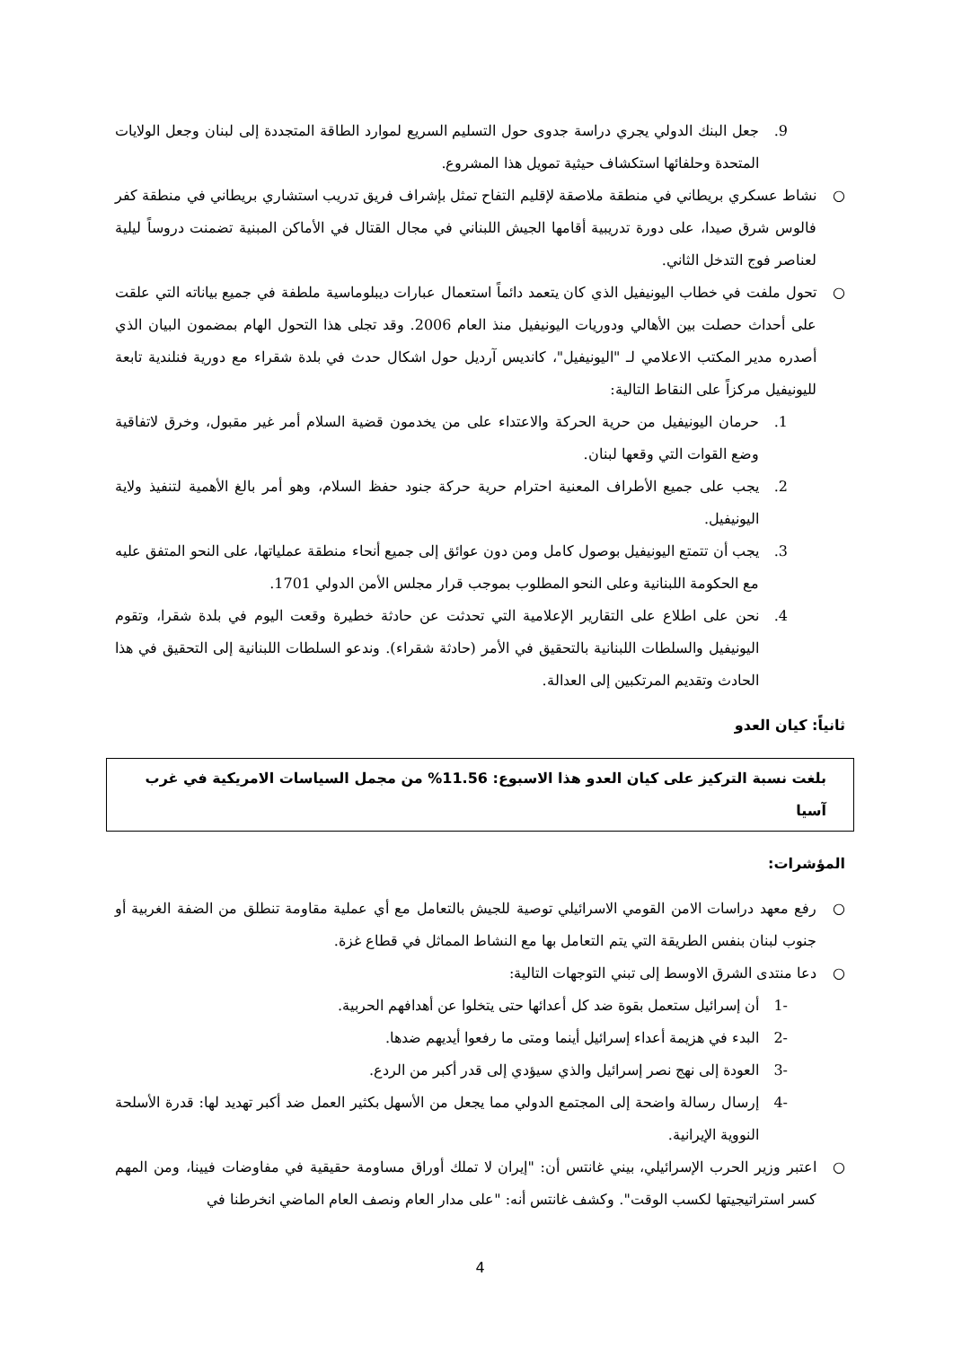9. جعل البنك الدولي يجري دراسة جدوى حول التسليم السريع لموارد الطاقة المتجددة إلى لبنان وجعل الولايات المتحدة وحلفائها استكشاف حيثية تمويل هذا المشروع.
○ نشاط عسكري بريطاني في منطقة ملاصقة لإقليم التفاح تمثل بإشراف فريق تدريب استشاري بريطاني في منطقة كفر فالوس شرق صيدا، على دورة تدريبية أقامها الجيش اللبناني في مجال القتال في الأماكن المبنية تضمنت دروساً ليلية لعناصر فوج التدخل الثاني.
○ تحول ملفت في خطاب اليونيفيل الذي كان يتعمد دائماً استعمال عبارات ديبلوماسية ملطفة في جميع بياناته التي علقت على أحداث حصلت بين الأهالي ودوريات اليونيفيل منذ العام 2006. وقد تجلى هذا التحول الهام بمضمون البيان الذي أصدره مدير المكتب الاعلامي لـ "اليونيفيل"، كانديس آرديل حول اشكال حدث في بلدة شقراء مع دورية فنلندية تابعة لليونيفيل مركزاً على النقاط التالية:
1. حرمان اليونيفيل من حرية الحركة والاعتداء على من يخدمون قضية السلام أمر غير مقبول، وخرق لاتفاقية وضع القوات التي وقعها لبنان.
2. يجب على جميع الأطراف المعنية احترام حرية حركة جنود حفظ السلام، وهو أمر بالغ الأهمية لتنفيذ ولاية اليونيفيل.
3. يجب أن تتمتع اليونيفيل بوصول كامل ومن دون عوائق إلى جميع أنحاء منطقة عملياتها، على النحو المتفق عليه مع الحكومة اللبنانية وعلى النحو المطلوب بموجب قرار مجلس الأمن الدولي 1701.
4. نحن على اطلاع على التقارير الإعلامية التي تحدثت عن حادثة خطيرة وقعت اليوم في بلدة شقرا، وتقوم اليونيفيل والسلطات اللبنانية بالتحقيق في الأمر (حادثة شقراء). وندعو السلطات اللبنانية إلى التحقيق في هذا الحادث وتقديم المرتكبين إلى العدالة.
ثانياً: كيان العدو
بلغت نسبة التركيز على كيان العدو هذا الاسبوع: 11.56% من مجمل السياسات الامريكية في غرب آسيا
المؤشرات:
○ رفع معهد دراسات الامن القومي الاسرائيلي توصية للجيش بالتعامل مع أي عملية مقاومة تنطلق من الضفة الغربية أو جنوب لبنان بنفس الطريقة التي يتم التعامل بها مع النشاط المماثل في قطاع غزة.
○ دعا منتدى الشرق الاوسط إلى تبني التوجهات التالية:
-1 أن إسرائيل ستعمل بقوة ضد كل أعدائها حتى يتخلوا عن أهدافهم الحربية.
-2 البدء في هزيمة أعداء إسرائيل أينما ومتى ما رفعوا أيديهم ضدها.
-3 العودة إلى نهج نصر إسرائيل والذي سيؤدي إلى قدر أكبر من الردع.
-4 إرسال رسالة واضحة إلى المجتمع الدولي مما يجعل من الأسهل بكثير العمل ضد أكبر تهديد لها: قدرة الأسلحة النووية الإيرانية.
○ اعتبر وزير الحرب الإسرائيلي، بيني غانتس أن: "إيران لا تملك أوراق مساومة حقيقية في مفاوضات فيينا، ومن المهم كسر استراتيجيتها لكسب الوقت". وكشف غانتس أنه: "على مدار العام ونصف العام الماضي انخرطنا في
4